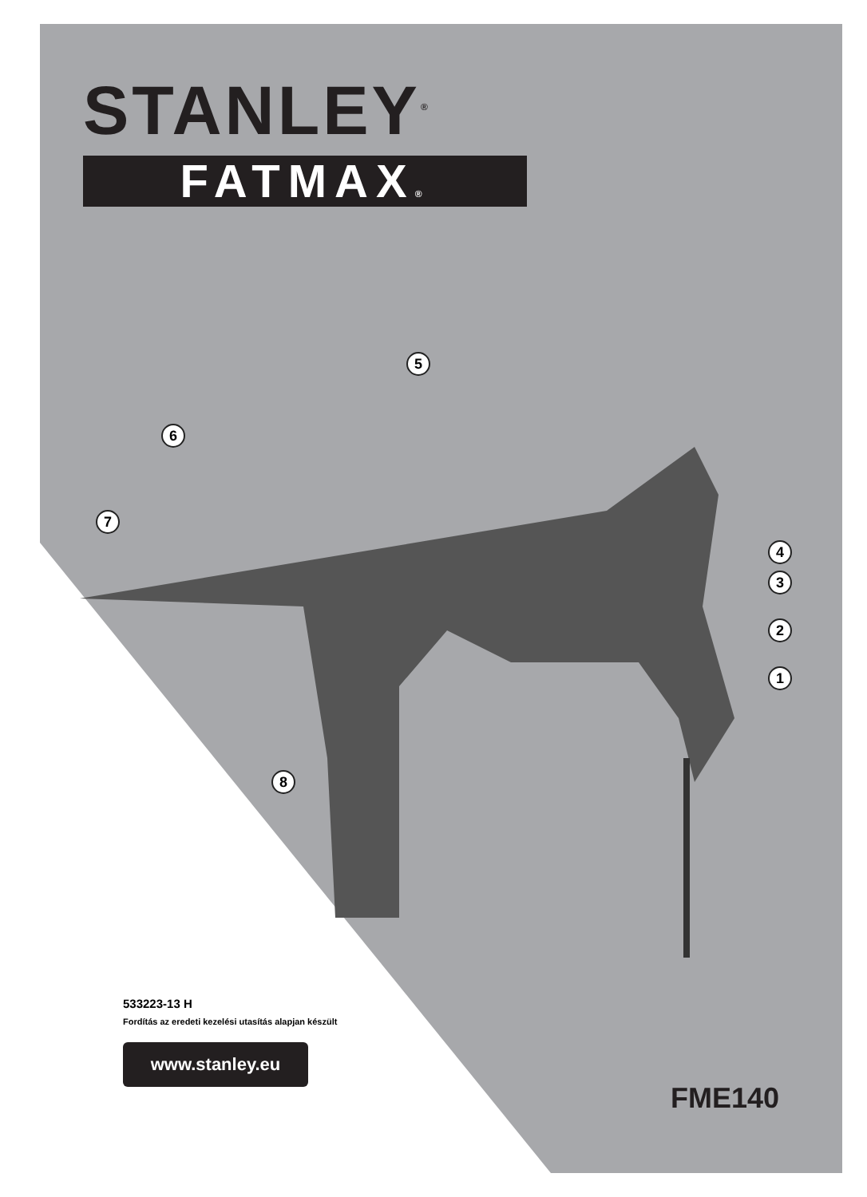STANLEY<sup>®</sup>
FATMAX®
5
6
7
4
3
2
1
8
533223-13 H
Fordítás az eredeti kezelési utasítás alapjan készült
www.stanley.eu
FME140